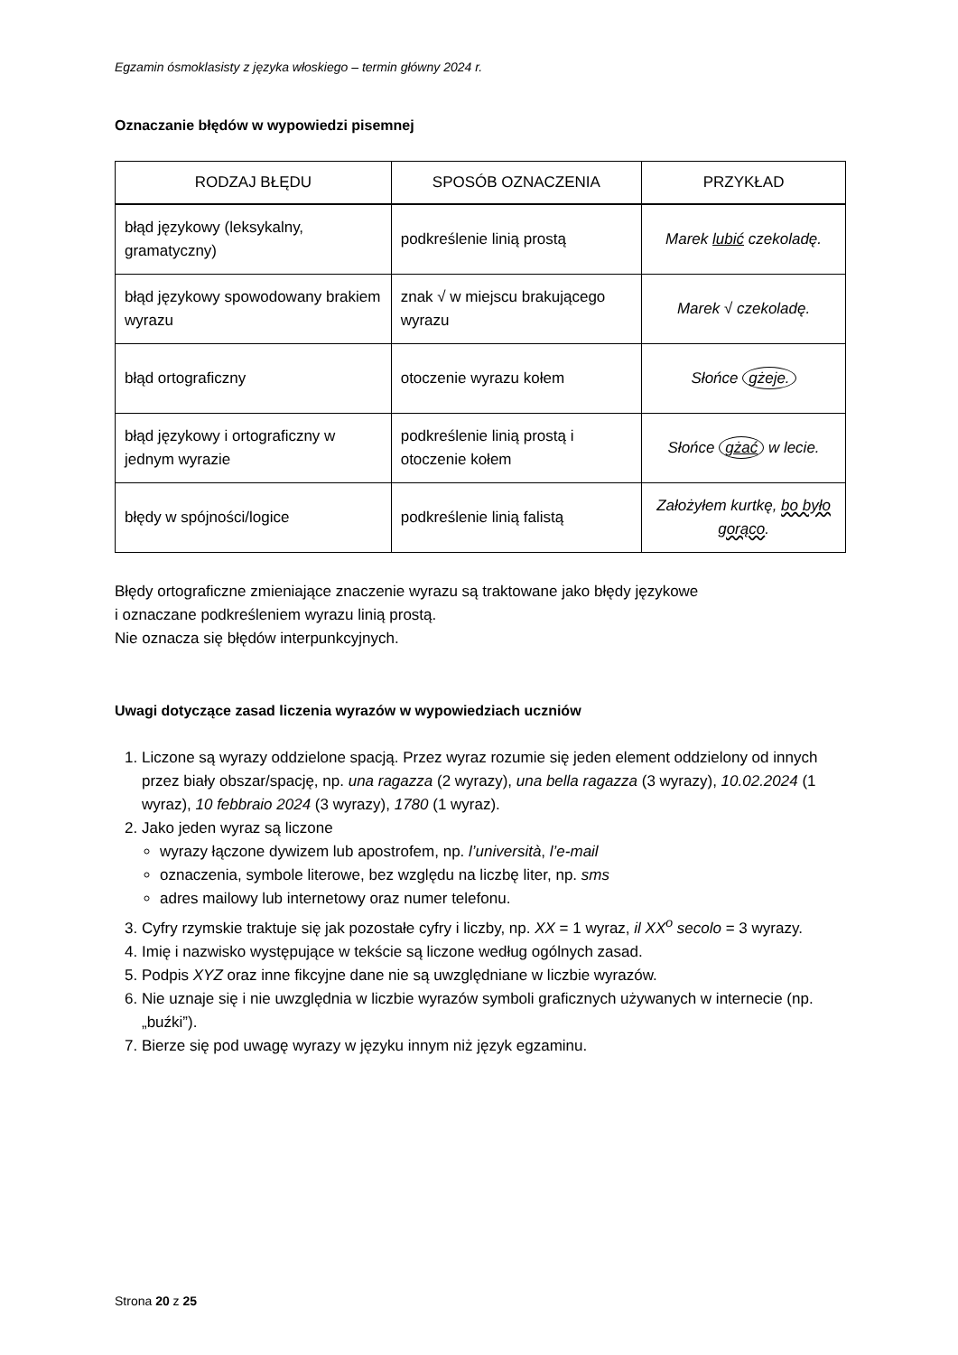Egzamin ósmoklasisty z języka włoskiego – termin główny 2024 r.
Oznaczanie błędów w wypowiedzi pisemnej
| RODZAJ BŁĘDU | SPOSÓB OZNACZENIA | PRZYKŁAD |
| --- | --- | --- |
| błąd językowy (leksykalny, gramatyczny) | podkreślenie linią prostą | Marek lubić czekoladę. |
| błąd językowy spowodowany brakiem wyrazu | znak √ w miejscu brakującego wyrazu | Marek √ czekoladę. |
| błąd ortograficzny | otoczenie wyrazu kołem | Słońce gżeje. |
| błąd językowy i ortograficzny w jednym wyrazie | podkreślenie linią prostą i otoczenie kołem | Słońce gżać w lecie. |
| błędy w spójności/logice | podkreślenie linią falistą | Założyłem kurtkę, bo było gorąco . |
Błędy ortograficzne zmieniające znaczenie wyrazu są traktowane jako błędy językowe
i oznaczane podkreśleniem wyrazu linią prostą.
Nie oznacza się błędów interpunkcyjnych.
Uwagi dotyczące zasad liczenia wyrazów w wypowiedziach uczniów
1. Liczone są wyrazy oddzielone spacją. Przez wyraz rozumie się jeden element oddzielony od innych przez biały obszar/spację, np. una ragazza (2 wyrazy), una bella ragazza (3 wyrazy), 10.02.2024 (1 wyraz), 10 febbraio 2024 (3 wyrazy), 1780 (1 wyraz).
2. Jako jeden wyraz są liczone
wyrazy łączone dywizem lub apostrofem, np. l’università, l’e-mail
oznaczenia, symbole literowe, bez względu na liczbę liter, np. sms
adres mailowy lub internetowy oraz numer telefonu.
3. Cyfry rzymskie traktuje się jak pozostałe cyfry i liczby, np. XX = 1 wyraz, il XX<sup>o</sup> secolo = 3 wyrazy.
4. Imię i nazwisko występujące w tekście są liczone według ogólnych zasad.
5. Podpis XYZ oraz inne fikcyjne dane nie są uwzględniane w liczbie wyrazów.
6. Nie uznaje się i nie uwzględnia w liczbie wyrazów symboli graficznych używanych w internecie (np. „buźki”).
7. Bierze się pod uwagę wyrazy w języku innym niż język egzaminu.
Strona 20 z 25